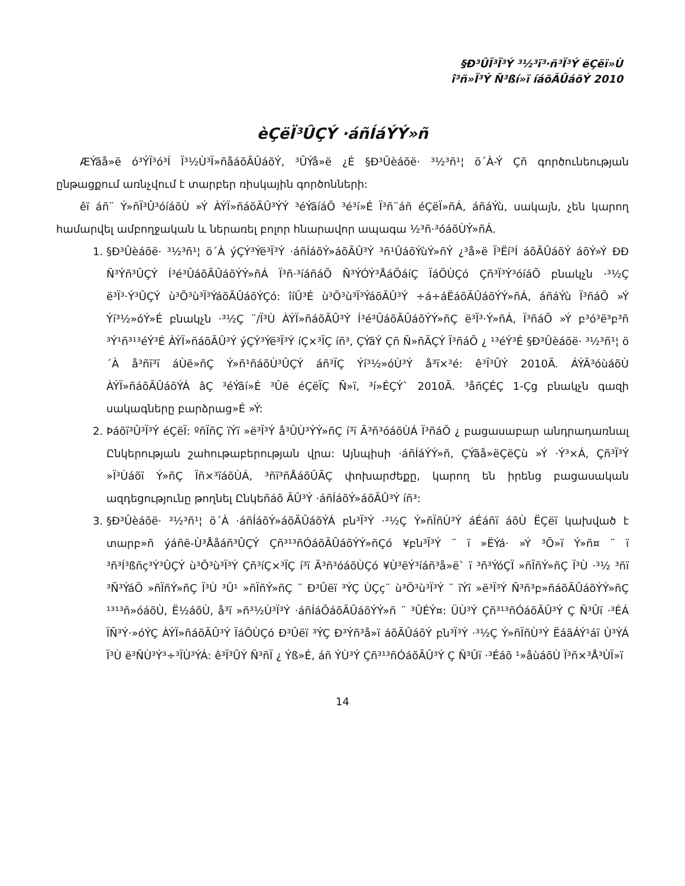§Ð³ÛÏ³Ï³Ý ³½³ï³·ñ³Ï³Ý ëÇëï»Ù
î³ñ»Ï³Ý Ñ³ßí»ï íáõÃÛáõÝ 2010
èÇëÏ³ÛÇÝ ·áñÍáÝÝ»ñ
ÆÝãå»ë ó³ÝÏ³ó³Í Ï³½Ù³Ï»ñåáõÃÛáõÝ, ³ÛÝå»ë ¿É §Ð³Ûèáõë· ³½³ñ¹¦ ö´À-Ý Çñ գործունեության ընթացքում առնչվում է տարբեր ռիսկային գործոնների:
êï áñ¨ Ý»ñÏ³Û³óíáõÙ »Ý ÀÝÏ»ñáõÃÛ³ÝÝ ³éÝãíáÕ ³é³í»É Ï³ñ¨áñ éÇëÏ»ñÁ, áñáÝù, սակայն, չեն կարող համարվել ամբողջական և ներառել բոլոր հնարավոր ապագա ½³ñ·³óáõÙÝ»ñÁ.
1. §Ð³Ûèáõë· ³½³ñ¹¦ ö´À ýÇÝ³Ýë³Ï³Ý ·áñÍáõÝ»áõÃÛ³Ý ³ñ¹ÛáõÝùÝ»ñÝ ¿³å»ë Ï³Ëí³Í áõÃÛáõÝ áõÝ»Ý ÐÐ Ñ³Ýñ³ÛÇÝ Í³é³ÛáõÃÛáõÝÝ»ñÁ Ï³ñ·³íáñáÕ Ñ³ÝÓÝ³ÅáÕáíÇ ÏáÕÙÇó Çñ³Ï³Ý³óíáÕ բնակչն ·³½Ç ë³Ï³·Ý³ÛÇÝ ù³Õ³ù³Ï³ÝáõÃÛáõÝÇó: îíÛ³É ù³Õ³ù³Ï³ÝáõÃÛ³Ý ÷á÷áËáõÃÛáõÝÝ»ñÁ, áñáÝù Ï³ñáÕ »Ý Ýí³½»óÝ»É բնակչն ·³½Ç ¨/Ï³Ù ÀÝÏ»ñáõÃÛ³Ý Í³é³ÛáõÃÛáõÝÝ»ñÇ ë³Ï³·Ý»ñÁ, Ï³ñáÕ »Ý բ³ó³ë³բ³ñ ³Ý¹ñ³¹³éÝ³É ÀÝÏ»ñáõÃÛ³Ý ýÇÝ³Ýë³Ï³Ý íÇ×³ÏÇ íñ³, ÇÝãÝ Çñ Ñ»ñÃÇÝ Ï³ñáÕ ¿ ¹³éÝ³É §Ð³Ûèáõë· ³½³ñ¹¦ ö´À å³ñï³ï áÙë»ñÇ Ý»ñ¹ñáõÙ³ÛÇÝ áñ³ÏÇ Ýí³½»óÙ³Ý å³ï×³é: ê³Ï³ÛÝ 2010Ã. ÁÝÃ³óùáõÙ ÀÝÏ»ñáõÃÛáõÝÁ âÇ ³éÝãí»É ³Ûë éÇëÏÇ Ñ»ï, ³í»ÉÇÝ` 2010Ã. ³åñÇÉÇ 1-Çց բնակչն գազի սակագները բարձրաց»É »Ý:
2. Þáõï³Û³Ï³Ý éÇëÏ: ºñÏñÇ ïÝï »ë³Ï³Ý å³ÛÙ³ÝÝ»ñÇ í³ï Ã³ñ³óáõÙÁ Ï³ñáÕ ¿ բացասաբար անդրադառնալ Ընկերության շահութաբերության վրա: Այնպիսի ·áñÍáÝÝ»ñ, ÇÝãå»ëÇëÇù »Ý ·Ý³×Á, Çñ³Ï³Ý »Ï³Ùáõï Ý»ñÇ Ïñ×³ïáõÙÁ, ³ñï³ñÅáõÛÃÇ փոխարժեքը, կարող են իրենց բացասական ազդեցությունը թողնել Ընկեñáõ ÃÛ³Ý ·áñÍáõÝ»áõÃÛ³Ý íñ³:
3. §Ð³Ûèáõë· ³½³ñ¹¦ ö´À ·áñÍáõÝ»áõÃÛáõÝÁ բն³Ï³Ý ·³½Ç Ý»ñÏñÙ³Ý áÉáñï áõÙ ËÇëï կախված է տարբ»ñ ýáñë-Ù³Ååáñ³ÛÇÝ Çñ³¹³ñÓáõÃÛáõÝÝ»ñÇó ¥բն³Ï³Ý ¨ ï »ËÝá· »Ý ³Õ»ï Ý»ñ¤ ¨ ï ³ñ³Í³ßñç³Ý³ÛÇÝ ù³Õ³ù³Ï³Ý Çñ³íÇ×³ÏÇ í³ï Ã³ñ³óáõÙÇó ¥Ù³ëÝ³íáñ³å»ë` ï ³ñ³ÝóÇÏ »ñÏñÝ»ñÇ Ï³Ù ·³½ ³ñï ³Ñ³ÝáÕ »ñÏñÝ»ñÇ Ï³Ù ³Û¹ »ñÏñÝ»ñÇ ¨ Ð³Ûëï ³ÝÇ ÙÇç¨ ù³Õ³ù³Ï³Ý ¨ ïÝï »ë³Ï³Ý Ñ³ñ³բ»ñáõÃÛáõÝÝ»ñÇ ¹³¹³ñ»óáõÙ, Ë½áõÙ, å³ï »ñ³½Ù³Ï³Ý ·áñÍáÕáõÃÛáõÝÝ»ñ ¨ ³ÛÉÝ¤: ÜÙ³Ý Çñ³¹³ñÓáõÃÛ³Ý Ç Ñ³Ûï ·³ÉÁ ÏÑ³Ý·»óÝÇ ÀÝÏ»ñáõÃÛ³Ý ÏáÕÙÇó Ð³Ûëï ³ÝÇ Ð³Ýñ³å»ï áõÃÛáõÝ բն³Ï³Ý ·³½Ç Ý»ñÏñÙ³Ý ËáãÁÝ¹áï Ù³ÝÁ Ï³Ù ë³ÑÙ³Ý³÷³ÏÙ³ÝÁ: ê³Ï³ÛÝ Ñ³ñÏ ¿ Ýß»É, áñ ÝÙ³Ý Çñ³¹³ñÓáõÃÛ³Ý Ç Ñ³Ûï ·³Éáõ ¹»åùáõÙ Ï³ñ×³Å³ÙÏ»ï
14